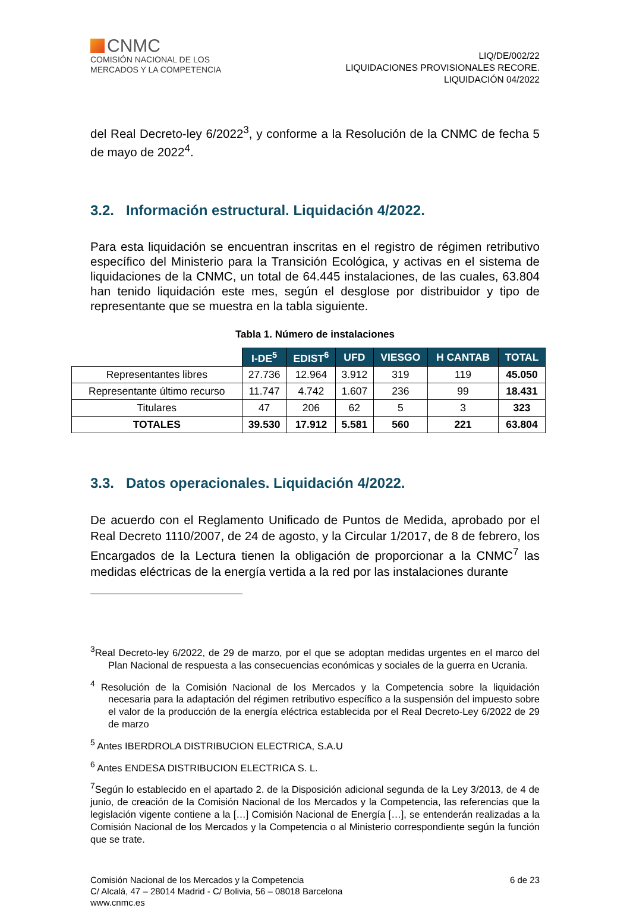CNMC
COMISIÓN NACIONAL DE LOS
MERCADOS Y LA COMPETENCIA
LIQ/DE/002/22
LIQUIDACIONES PROVISIONALES RECORE.
LIQUIDACIÓN 04/2022
del Real Decreto-ley 6/2022<sup>3</sup>, y conforme a la Resolución de la CNMC de fecha 5 de mayo de 2022<sup>4</sup>.
3.2. Información estructural. Liquidación 4/2022.
Para esta liquidación se encuentran inscritas en el registro de régimen retributivo específico del Ministerio para la Transición Ecológica, y activas en el sistema de liquidaciones de la CNMC, un total de 64.445 instalaciones, de las cuales, 63.804 han tenido liquidación este mes, según el desglose por distribuidor y tipo de representante que se muestra en la tabla siguiente.
Tabla 1. Número de instalaciones
| | I-DE<sup>5</sup> | EDIST<sup>6</sup> | UFD | VIESGO | H CANTAB | TOTAL |
| --- | --- | --- | --- | --- | --- | --- |
| Representantes libres | 27.736 | 12.964 | 3.912 | 319 | 119 | 45.050 |
| Representante último recurso | 11.747 | 4.742 | 1.607 | 236 | 99 | 18.431 |
| Titulares | 47 | 206 | 62 | 5 | 3 | 323 |
| TOTALES | 39.530 | 17.912 | 5.581 | 560 | 221 | 63.804 |
3.3. Datos operacionales. Liquidación 4/2022.
De acuerdo con el Reglamento Unificado de Puntos de Medida, aprobado por el Real Decreto 1110/2007, de 24 de agosto, y la Circular 1/2017, de 8 de febrero, los Encargados de la Lectura tienen la obligación de proporcionar a la CNMC<sup>7</sup> las medidas eléctricas de la energía vertida a la red por las instalaciones durante
<sup>3</sup> Real Decreto-ley 6/2022, de 29 de marzo, por el que se adoptan medidas urgentes en el marco del Plan Nacional de respuesta a las consecuencias económicas y sociales de la guerra en Ucrania.
<sup>4</sup> Resolución de la Comisión Nacional de los Mercados y la Competencia sobre la liquidación necesaria para la adaptación del régimen retributivo específico a la suspensión del impuesto sobre el valor de la producción de la energía eléctrica establecida por el Real Decreto-Ley 6/2022 de 29 de marzo
<sup>5</sup> Antes IBERDROLA DISTRIBUCION ELECTRICA, S.A.U
<sup>6</sup> Antes ENDESA DISTRIBUCION ELECTRICA S. L.
<sup>7</sup> Según lo establecido en el apartado 2. de la Disposición adicional segunda de la Ley 3/2013, de 4 de junio, de creación de la Comisión Nacional de los Mercados y la Competencia, las referencias que la legislación vigente contiene a la […] Comisión Nacional de Energía […], se entenderán realizadas a la Comisión Nacional de los Mercados y la Competencia o al Ministerio correspondiente según la función que se trate.
Comisión Nacional de los Mercados y la Competencia
C/ Alcalá, 47 – 28014 Madrid - C/ Bolivia, 56 – 08018 Barcelona
www.cnmc.es
6 de 23